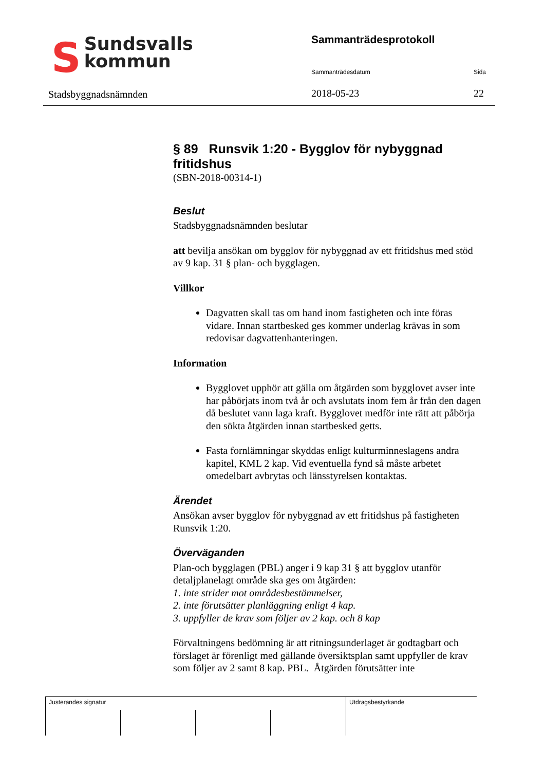SSundsvalls
kommun
Stadsbyggnadsnämnden
Sammanträdesprotokoll
Sammanträdesdatum Sida
2018-05-23 22
§ 89 Runsvik 1:20 - Bygglov för nybyggnad fritidshus
(SBN-2018-00314-1)
Beslut
Stadsbyggnadsnämnden beslutar
att bevilja ansökan om bygglov för nybyggnad av ett fritidshus med stöd av 9 kap. 31 § plan- och bygglagen.
Villkor
Dagvatten skall tas om hand inom fastigheten och inte föras vidare. Innan startbesked ges kommer underlag krävas in som redovisar dagvattenhanteringen.
Information
Bygglovet upphör att gälla om åtgärden som bygglovet avser inte har påbörjats inom två år och avslutats inom fem år från den dagen då beslutet vann laga kraft. Bygglovet medför inte rätt att påbörja den sökta åtgärden innan startbesked getts.
Fasta fornlämningar skyddas enligt kulturminneslagens andra kapitel, KML 2 kap. Vid eventuella fynd så måste arbetet omedelbart avbrytas och länsstyrelsen kontaktas.
Ärendet
Ansökan avser bygglov för nybyggnad av ett fritidshus på fastigheten Runsvik 1:20.
Överväganden
Plan-och bygglagen (PBL) anger i 9 kap 31 § att bygglov utanför detaljplanelagt område ska ges om åtgärden:
1. inte strider mot områdesbestämmelser,
2. inte förutsätter planläggning enligt 4 kap.
3. uppfyller de krav som följer av 2 kap. och 8 kap
Förvaltningens bedömning är att ritningsunderlaget är godtagbart och förslaget är förenligt med gällande översiktsplan samt uppfyller de krav som följer av 2 samt 8 kap. PBL. Åtgärden förutsätter inte
Justerandes signatur Utdragsbestyrkande